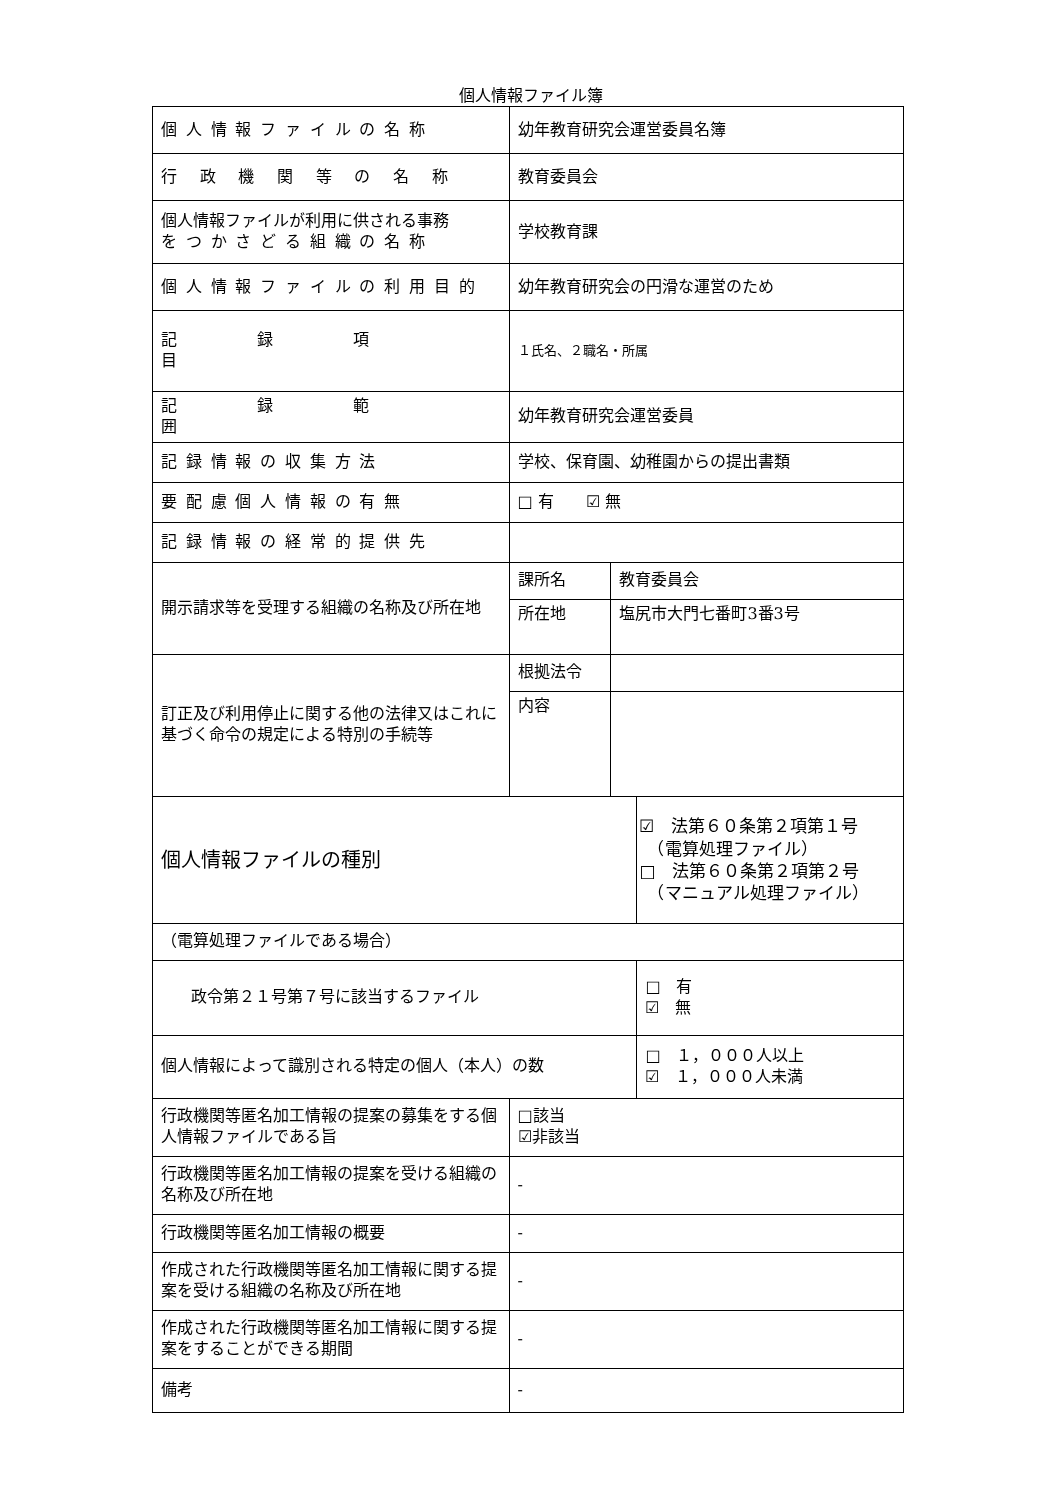個人情報ファイル簿
| 個人情報ファイルの名称 | 幼年教育研究会運営委員名簿 | | |
| 行 政 機 関 等 の 名 称 | 教育委員会 | | |
| 個人情報ファイルが利用に供される事務 をつかさどる組織の名称 | 学校教育課 | | |
| 個人情報ファイルの利用目的 | 幼年教育研究会の円滑な運営のため | | |
| 記録項目 | １氏名、２職名・所属 | | |
| 記録範囲 | 幼年教育研究会運営委員 | | |
| 記録情報の収集方法 | 学校、保育園、幼稚園からの提出書類 | | |
| 要配慮個人情報の有無 | □ 有 ☑ 無 | | |
| 記録情報の経常的提供先 | | | |
| 開示請求等を受理する組織の名称及び所在地 | 課所名 | 教育委員会 | |
| | 所在地 | 塩尻市大門七番町3番3号 | |
| 訂正及び利用停止に関する他の法律又はこれに基づく命令の規定による特別の手続等 | 根拠法令 | | |
| | 内容 | | |
| 個人情報ファイルの種別 | | | ☑ 法第６０条第２項第１号 （電算処理ファイル） □ 法第６０条第２項第２号 （マニュアル処理ファイル） |
| （電算処理ファイルである場合） | | | |
| 政令第２１号第７号に該当するファイル | | | □ 有 ☑ 無 |
| 個人情報によって識別される特定の個人（本人）の数 | | | □ １，０００人以上 ☑ １，０００人未満 |
| 行政機関等匿名加工情報の提案の募集をする個人情報ファイルである旨 | □該当 ☑非該当 | | |
| 行政機関等匿名加工情報の提案を受ける組織の名称及び所在地 | - | | |
| 行政機関等匿名加工情報の概要 | - | | |
| 作成された行政機関等匿名加工情報に関する提案を受ける組織の名称及び所在地 | - | | |
| 作成された行政機関等匿名加工情報に関する提案をすることができる期間 | - | | |
| 備考 | - | | |